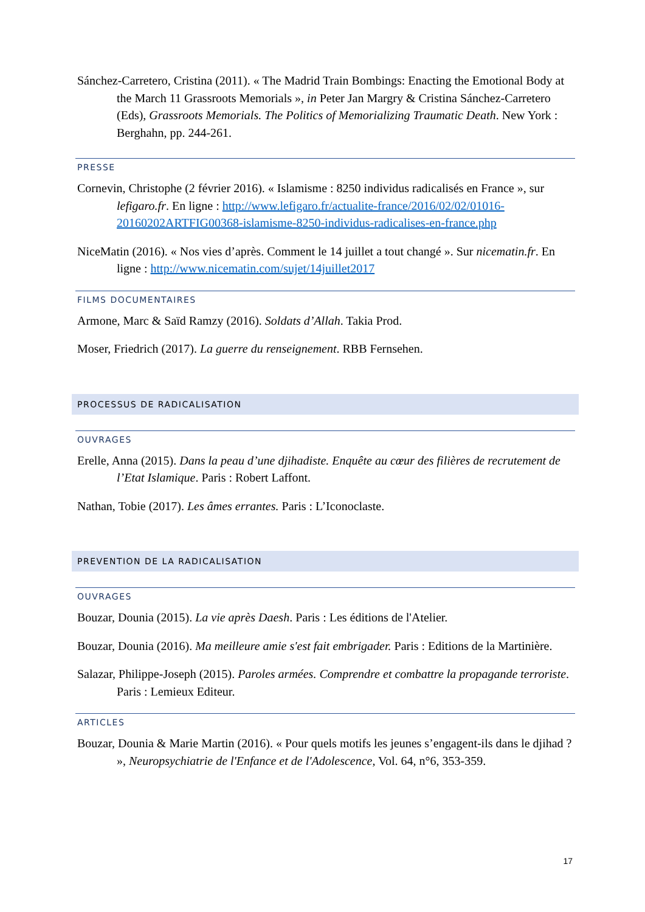Sánchez-Carretero, Cristina (2011). « The Madrid Train Bombings: Enacting the Emotional Body at the March 11 Grassroots Memorials », in Peter Jan Margry & Cristina Sánchez-Carretero (Eds), Grassroots Memorials. The Politics of Memorializing Traumatic Death. New York : Berghahn, pp. 244-261.
PRESSE
Cornevin, Christophe (2 février 2016). « Islamisme : 8250 individus radicalisés en France », sur lefigaro.fr. En ligne : http://www.lefigaro.fr/actualite-france/2016/02/02/01016-20160202ARTFIG00368-islamisme-8250-individus-radicalises-en-france.php
NiceMatin (2016). « Nos vies d’après. Comment le 14 juillet a tout changé ». Sur nicematin.fr. En ligne : http://www.nicematin.com/sujet/14juillet2017
FILMS DOCUMENTAIRES
Armone, Marc & Saïd Ramzy (2016). Soldats d’Allah. Takia Prod.
Moser, Friedrich (2017). La guerre du renseignement. RBB Fernsehen.
PROCESSUS DE RADICALISATION
OUVRAGES
Erelle, Anna (2015). Dans la peau d’une djihadiste. Enquête au cœur des filières de recrutement de l’Etat Islamique. Paris : Robert Laffont.
Nathan, Tobie (2017). Les âmes errantes. Paris : L’Iconoclaste.
PREVENTION DE LA RADICALISATION
OUVRAGES
Bouzar, Dounia (2015). La vie après Daesh. Paris : Les éditions de l'Atelier.
Bouzar, Dounia (2016). Ma meilleure amie s'est fait embrigader. Paris : Editions de la Martinière.
Salazar, Philippe-Joseph (2015). Paroles armées. Comprendre et combattre la propagande terroriste. Paris : Lemieux Editeur.
ARTICLES
Bouzar, Dounia & Marie Martin (2016). « Pour quels motifs les jeunes s’engagent-ils dans le djihad ? », Neuropsychiatrie de l'Enfance et de l'Adolescence, Vol. 64, n°6, 353-359.
17